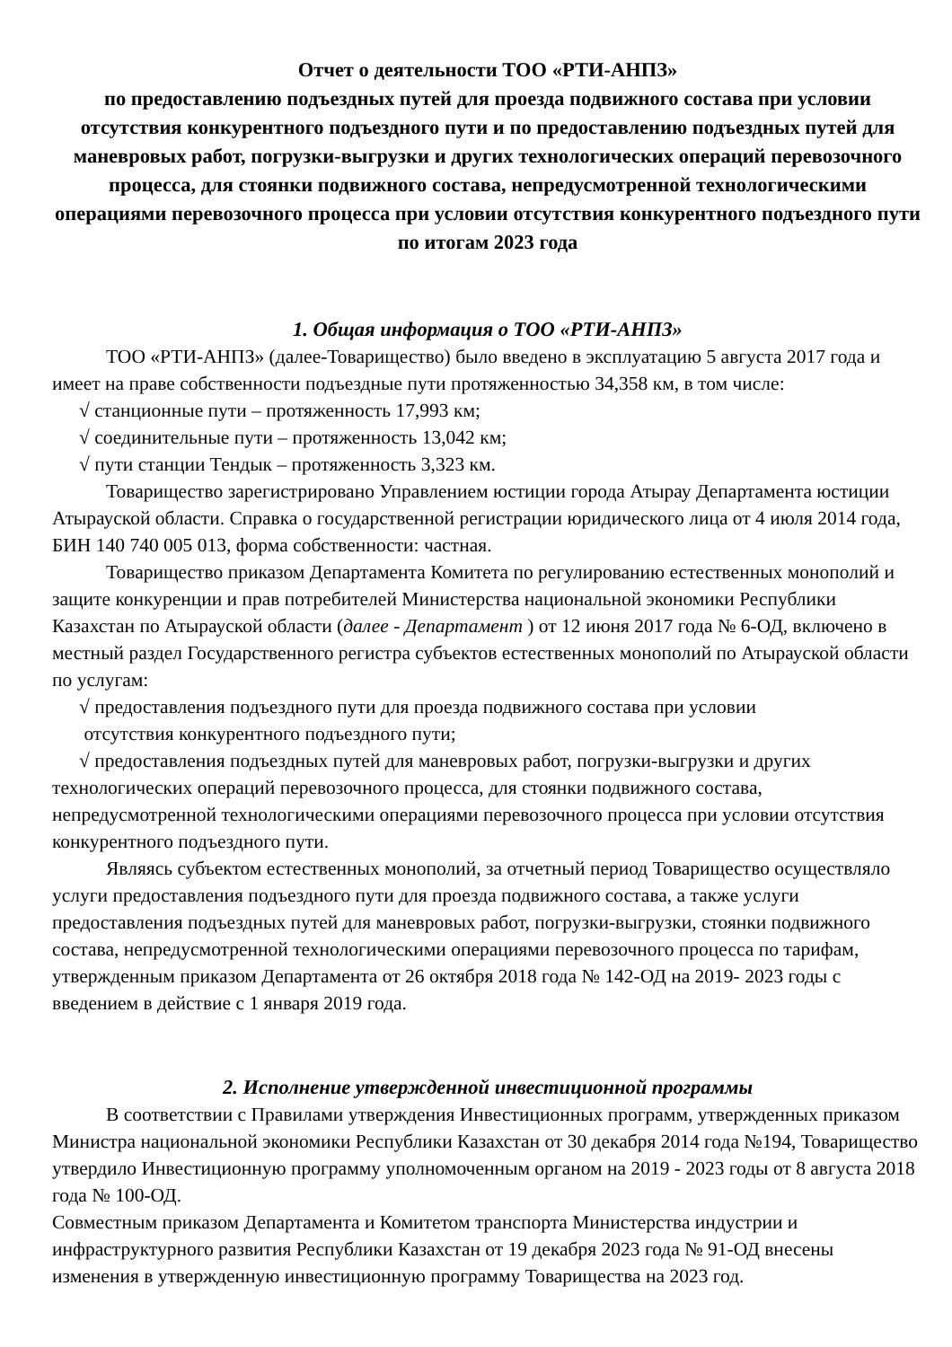Отчет о деятельности ТОО «РТИ-АНПЗ»
по предоставлению подъездных путей для проезда подвижного состава при условии отсутствия конкурентного подъездного пути и по предоставлению подъездных путей для маневровых работ, погрузки-выгрузки и других технологических операций перевозочного процесса, для стоянки подвижного состава, непредусмотренной технологическими операциями перевозочного процесса при условии отсутствия конкурентного подъездного пути по итогам 2023 года
1. Общая информация о ТОО «РТИ-АНПЗ»
ТОО «РТИ-АНПЗ» (далее-Товарищество) было введено в эксплуатацию 5 августа 2017 года и имеет на праве собственности подъездные пути протяженностью 34,358 км, в том числе:
√ станционные пути – протяженность 17,993 км;
√ соединительные пути – протяженность 13,042 км;
√ пути станции Тендык – протяженность 3,323 км.
Товарищество зарегистрировано Управлением юстиции города Атырау Департамента юстиции Атырауской области. Справка о государственной регистрации юридического лица от 4 июля 2014 года, БИН 140 740 005 013, форма собственности: частная.
Товарищество приказом Департамента Комитета по регулированию естественных монополий и защите конкуренции и прав потребителей Министерства национальной экономики Республики Казахстан по Атырауской области (далее - Департамент ) от 12 июня 2017 года № 6-ОД, включено в местный раздел Государственного регистра субъектов естественных монополий по Атырауской области по услугам:
√ предоставления подъездного пути для проезда подвижного состава при условии
отсутствия конкурентного подъездного пути;
√ предоставления подъездных путей для маневровых работ, погрузки-выгрузки и других технологических операций перевозочного процесса, для стоянки подвижного состава, непредусмотренной технологическими операциями перевозочного процесса при условии отсутствия конкурентного подъездного пути.
Являясь субъектом естественных монополий, за отчетный период Товарищество осуществляло услуги предоставления подъездного пути для проезда подвижного состава, а также услуги предоставления подъездных путей для маневровых работ, погрузки-выгрузки, стоянки подвижного состава, непредусмотренной технологическими операциями перевозочного процесса по тарифам, утвержденным приказом Департамента от 26 октября 2018 года № 142-ОД на 2019- 2023 годы с введением в действие с 1 января 2019 года.
2. Исполнение утвержденной инвестиционной программы
В соответствии с Правилами утверждения Инвестиционных программ, утвержденных приказом Министра национальной экономики Республики Казахстан от 30 декабря 2014 года №194, Товарищество утвердило Инвестиционную программу уполномоченным органом на 2019 - 2023 годы от 8 августа 2018 года № 100-ОД.
Совместным приказом Департамента и Комитетом транспорта Министерства индустрии и инфраструктурного развития Республики Казахстан от 19 декабря 2023 года № 91-ОД внесены изменения в утвержденную инвестиционную программу Товарищества на 2023 год.